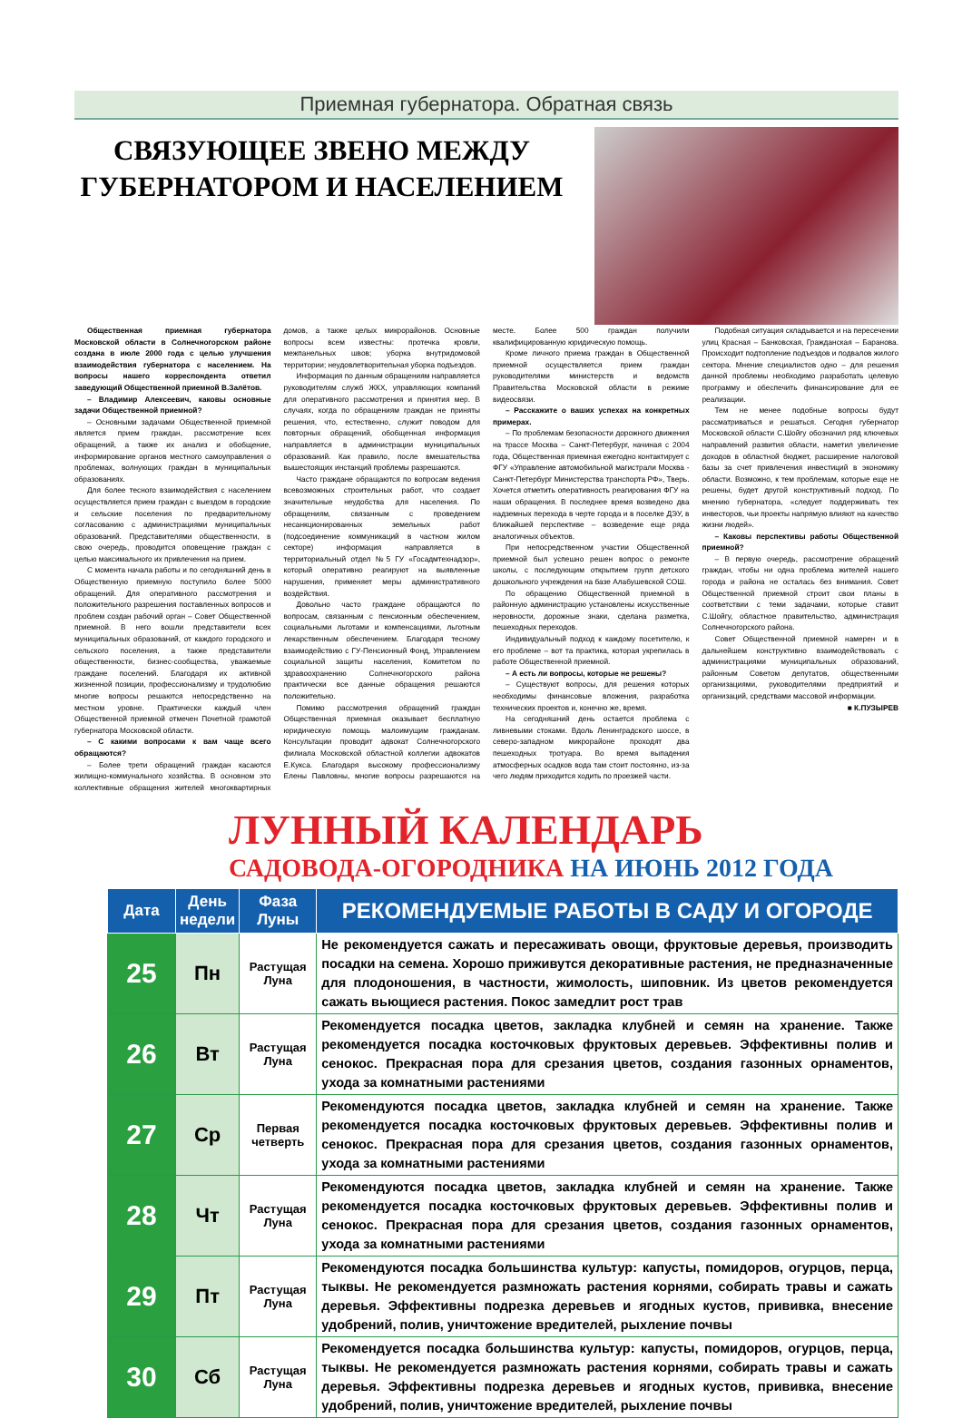Приемная губернатора. Обратная связь
СВЯЗУЮЩЕЕ ЗВЕНО МЕЖДУ ГУБЕРНАТОРОМ И НАСЕЛЕНИЕМ
Общественная приемная губернатора Московской области в Солнечногорском районе создана в июле 2000 года с целью улучшения взаимодействия губернатора с населением. На вопросы нашего корреспондента ответил заведующий Общественной приемной В.Залётов.
– Владимир Алексеевич, каковы основные задачи Общественной приемной?
– Основными задачами Общественной приемной является прием граждан, рассмотрение всех обращений, а также их анализ и обобщение, информирование органов местного самоуправления о проблемах, волнующих граждан в муниципальных образованиях.
Для более тесного взаимодействия с населением осуществляется прием граждан с выездом в городские и сельские поселения по предварительному согласованию с администрациями муниципальных образований. Представителями общественности, в свою очередь, проводится оповещение граждан с целью максимального их привлечения на прием.
С момента начала работы и по сегодняшний день в Общественную приемную поступило более 5000 обращений. Для оперативного рассмотрения и положительного разрешения поставленных вопросов и проблем создан рабочий орган – Совет Общественной приемной. В него вошли представители всех муниципальных образований, от каждого городского и сельского поселения, а также представители общественности, бизнес-сообщества, уважаемые граждане поселений. Благодаря их активной жизненной позиции, профессионализму и трудолюбию многие вопросы решаются непосредственно на местном уровне. Практически каждый член Общественной приемной отмечен Почетной грамотой губернатора Московской области.
– С какими вопросами к вам чаще всего обращаются?
– Более трети обращений граждан касаются жилищно-коммунального хозяйства. В основном это коллективные обращения жителей многоквартирных домов, а также целых микрорайонов. Основные вопросы всем известны: протечка кровли, межпанельных швов; уборка внутридомовой территории; неудовлетворительная уборка подъездов.
Информация по данным обращениям направляется руководителям служб ЖКХ, управляющих компаний для оперативного рассмотрения и принятия мер. В случаях, когда по обращениям граждан не приняты решения, что, естественно, служит поводом для повторных обращений, обобщенная информация направляется в администрации муниципальных образований. Как правило, после вмешательства вышестоящих инстанций проблемы разрешаются.
Часто граждане обращаются по вопросам ведения всевозможных строительных работ, что создает значительные неудобства для населения. По обращениям, связанным с проведением несанкционированных земельных работ (подсоединение коммуникаций в частном жилом секторе) информация направляется в территориальный отдел №5 ГУ «Госадмтехнадзор», который оперативно реагируют на выявленные нарушения, применяет меры административного воздействия.
Довольно часто граждане обращаются по вопросам, связанным с пенсионным обеспечением, социальными льготами и компенсациями, льготным лекарственным обеспечением. Благодаря тесному взаимодействию с ГУ-Пенсионный Фонд, Управлением социальной защиты населения, Комитетом по здравоохранению Солнечногорского района практически все данные обращения решаются положительно.
Помимо рассмотрения обращений граждан Общественная приемная оказывает бесплатную юридическую помощь малоимущим гражданам. Консультации проводит адвокат Солнечногорского филиала Московской областной коллегии адвокатов Е.Кукса. Благодаря высокому профессионализму Елены Павловны, многие вопросы разрешаются на месте. Более 500 граждан получили квалифицированную юридическую помощь.
Кроме личного приема граждан в Общественной приемной осуществляется прием граждан руководителями министерств и ведомств Правительства Московской области в режиме видеосвязи.
– Расскажите о ваших успехах на конкретных примерах.
– По проблемам безопасности дорожного движения на трассе Москва – Санкт-Петербург, начиная с 2004 года, Общественная приемная ежегодно контактирует с ФГУ «Управление автомобильной магистрали Москва - Санкт-Петербург Министерства транспорта РФ», Тверь. Хочется отметить оперативность реагирования ФГУ на наши обращения. В последнее время возведено два надземных перехода в черте города и в поселке ДЭУ, в ближайшей перспективе – возведение еще ряда аналогичных объектов.
При непосредственном участии Общественной приемной был успешно решен вопрос о ремонте школы, с последующим открытием групп детского дошкольного учреждения на базе Алабушевской СОШ.
По обращению Общественной приемной в районную администрацию установлены искусственные неровности, дорожные знаки, сделана разметка, пешеходных переходов.
Индивидуальный подход к каждому посетителю, к его проблеме – вот та практика, которая укрепилась в работе Общественной приемной.
– А есть ли вопросы, которые не решены?
– Существуют вопросы, для решения которых необходимы финансовые вложения, разработка технических проектов и, конечно же, время.
На сегодняшний день остается проблема с ливневыми стоками. Вдоль Ленинградского шоссе, в северо-западном микрорайоне проходят два пешеходных тротуара. Во время выпадения атмосферных осадков вода там стоит постоянно, из-за чего людям приходится ходить по проезжей части.
Подобная ситуация складывается и на пересечении улиц Красная – Банковская, Гражданская – Баранова. Происходит подтопление подъездов и подвалов жилого сектора. Мнение специалистов одно – для решения данной проблемы необходимо разработать целевую программу и обеспечить финансирование для ее реализации.
Тем не менее подобные вопросы будут рассматриваться и решаться. Сегодня губернатор Московской области С.Шойгу обозначил ряд ключевых направлений развития области, наметил увеличение доходов в областной бюджет, расширение налоговой базы за счет привлечения инвестиций в экономику области. Возможно, к тем проблемам, которые еще не решены, будет другой конструктивный подход. По мнению губернатора, «следует поддерживать тех инвесторов, чьи проекты напрямую влияют на качество жизни людей».
– Каковы перспективы работы Общественной приемной?
– В первую очередь, рассмотрение обращений граждан, чтобы ни одна проблема жителей нашего города и района не осталась без внимания. Совет Общественной приемной строит свои планы в соответствии с теми задачами, которые ставит С.Шойгу, областное правительство, администрация Солнечногорского района.
Совет Общественной приемной намерен и в дальнейшем конструктивно взаимодействовать с администрациями муниципальных образований, районным Советом депутатов, общественными организациями, руководителями предприятий и организаций, средствами массовой информации.
■ К.ПУЗЫРЕВ
ЛУННЫЙ КАЛЕНДАРЬ
САДОВОДА-ОГОРОДНИКА НА ИЮНЬ 2012 ГОДА
| Дата | День недели | Фаза Луны | РЕКОМЕНДУЕМЫЕ РАБОТЫ В САДУ И ОГОРОДЕ |
| --- | --- | --- | --- |
| 25 | Пн | Растущая Луна | Не рекомендуется сажать и пересаживать овощи, фруктовые деревья, производить посадки на семена. Хорошо приживутся декоративные растения, не предназначенные для плодоношения, в частности, жимолость, шиповник. Из цветов рекомендуется сажать вьющиеся растения. Покос замедлит рост трав |
| 26 | Вт | Растущая Луна | Рекомендуется посадка цветов, закладка клубней и семян на хранение. Также рекомендуется посадка косточковых фруктовых деревьев. Эффективны полив и сенокос. Прекрасная пора для срезания цветов, создания газонных орнаментов, ухода за комнатными растениями |
| 27 | Ср | Первая четверть | Рекомендуются посадка цветов, закладка клубней и семян на хранение. Также рекомендуется посадка косточковых фруктовых деревьев. Эффективны полив и сенокос. Прекрасная пора для срезания цветов, создания газонных орнаментов, ухода за комнатными растениями |
| 28 | Чт | Растущая Луна | Рекомендуются посадка цветов, закладка клубней и семян на хранение. Также рекомендуется посадка косточковых фруктовых деревьев. Эффективны полив и сенокос. Прекрасная пора для срезания цветов, создания газонных орнаментов, ухода за комнатными растениями |
| 29 | Пт | Растущая Луна | Рекомендуются посадка большинства культур: капусты, помидоров, огурцов, перца, тыквы. Не рекомендуется размножать растения корнями, собирать травы и сажать деревья. Эффективны подрезка деревьев и ягодных кустов, прививка, внесение удобрений, полив, уничтожение вредителей, рыхление почвы |
| 30 | Сб | Растущая Луна | Рекомендуется посадка большинства культур: капусты, помидоров, огурцов, перца, тыквы. Не рекомендуется размножать растения корнями, собирать травы и сажать деревья. Эффективны подрезка деревьев и ягодных кустов, прививка, внесение удобрений, полив, уничтожение вредителей, рыхление почвы |